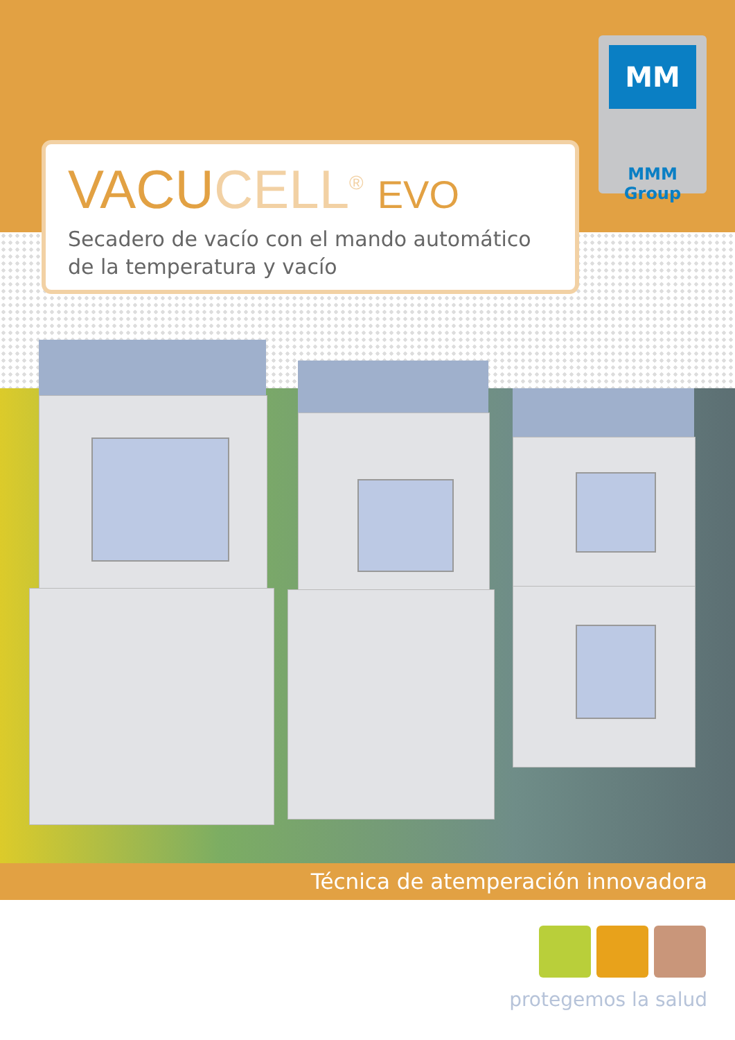MM
MMM Group
VACUCELL<sup>®</sup> EVO
Secadero de vacío con el mando automático
de la temperatura y vacío
Técnica de atemperación innovadora
protegemos la salud